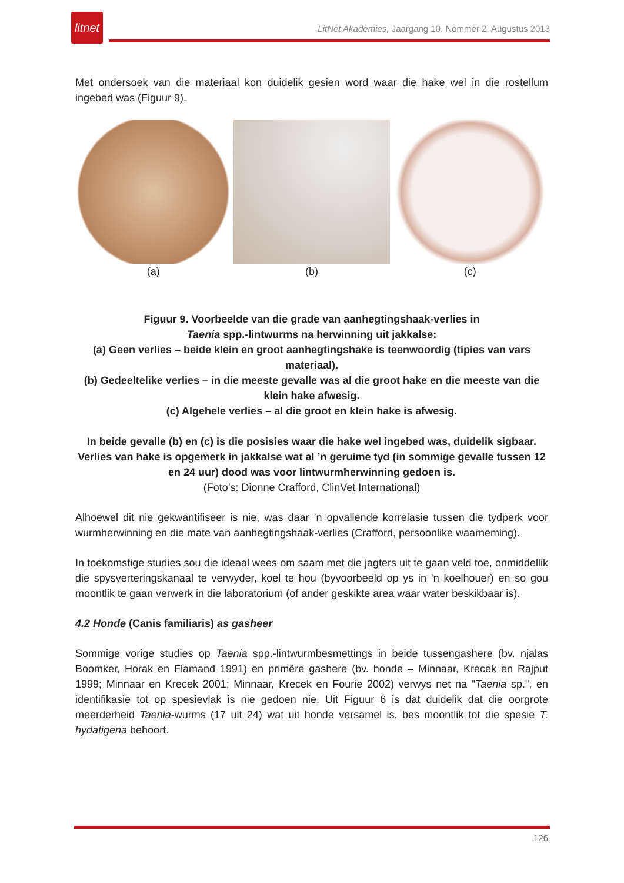litnet
LitNet Akademies, Jaargang 10, Nommer 2, Augustus 2013
Met ondersoek van die materiaal kon duidelik gesien word waar die hake wel in die rostellum ingebed was (Figuur 9).
(a) (b) (c)
Figuur 9. Voorbeelde van die grade van aanhegtingshaak-verlies in
Taenia spp.-lintwurms na herwinning uit jakkalse:
(a) Geen verlies – beide klein en groot aanhegtingshake is teenwoordig (tipies van vars materiaal).
(b) Gedeeltelike verlies – in die meeste gevalle was al die groot hake en die meeste van die klein hake afwesig.
(c) Algehele verlies – al die groot en klein hake is afwesig.
In beide gevalle (b) en (c) is die posisies waar die hake wel ingebed was, duidelik sigbaar. Verlies van hake is opgemerk in jakkalse wat al ’n geruime tyd (in sommige gevalle tussen 12 en 24 uur) dood was voor lintwurmherwinning gedoen is.
(Foto’s: Dionne Crafford, ClinVet International)
Alhoewel dit nie gekwantifiseer is nie, was daar ’n opvallende korrelasie tussen die tydperk voor wurmherwinning en die mate van aanhegtingshaak-verlies (Crafford, persoonlike waarneming).
In toekomstige studies sou die ideaal wees om saam met die jagters uit te gaan veld toe, onmiddellik die spysverteringskanaal te verwyder, koel te hou (byvoorbeeld op ys in ’n koelhouer) en so gou moontlik te gaan verwerk in die laboratorium (of ander geskikte area waar water beskikbaar is).
4.2 Honde (Canis familiaris) as gasheer
Sommige vorige studies op Taenia spp.-lintwurmbesmettings in beide tussengashere (bv. njalas Boomker, Horak en Flamand 1991) en primêre gashere (bv. honde – Minnaar, Krecek en Rajput 1999; Minnaar en Krecek 2001; Minnaar, Krecek en Fourie 2002) verwys net na "Taenia sp.", en identifikasie tot op spesievlak is nie gedoen nie. Uit Figuur 6 is dat duidelik dat die oorgrote meerderheid Taenia-wurms (17 uit 24) wat uit honde versamel is, bes moontlik tot die spesie T. hydatigena behoort.
126